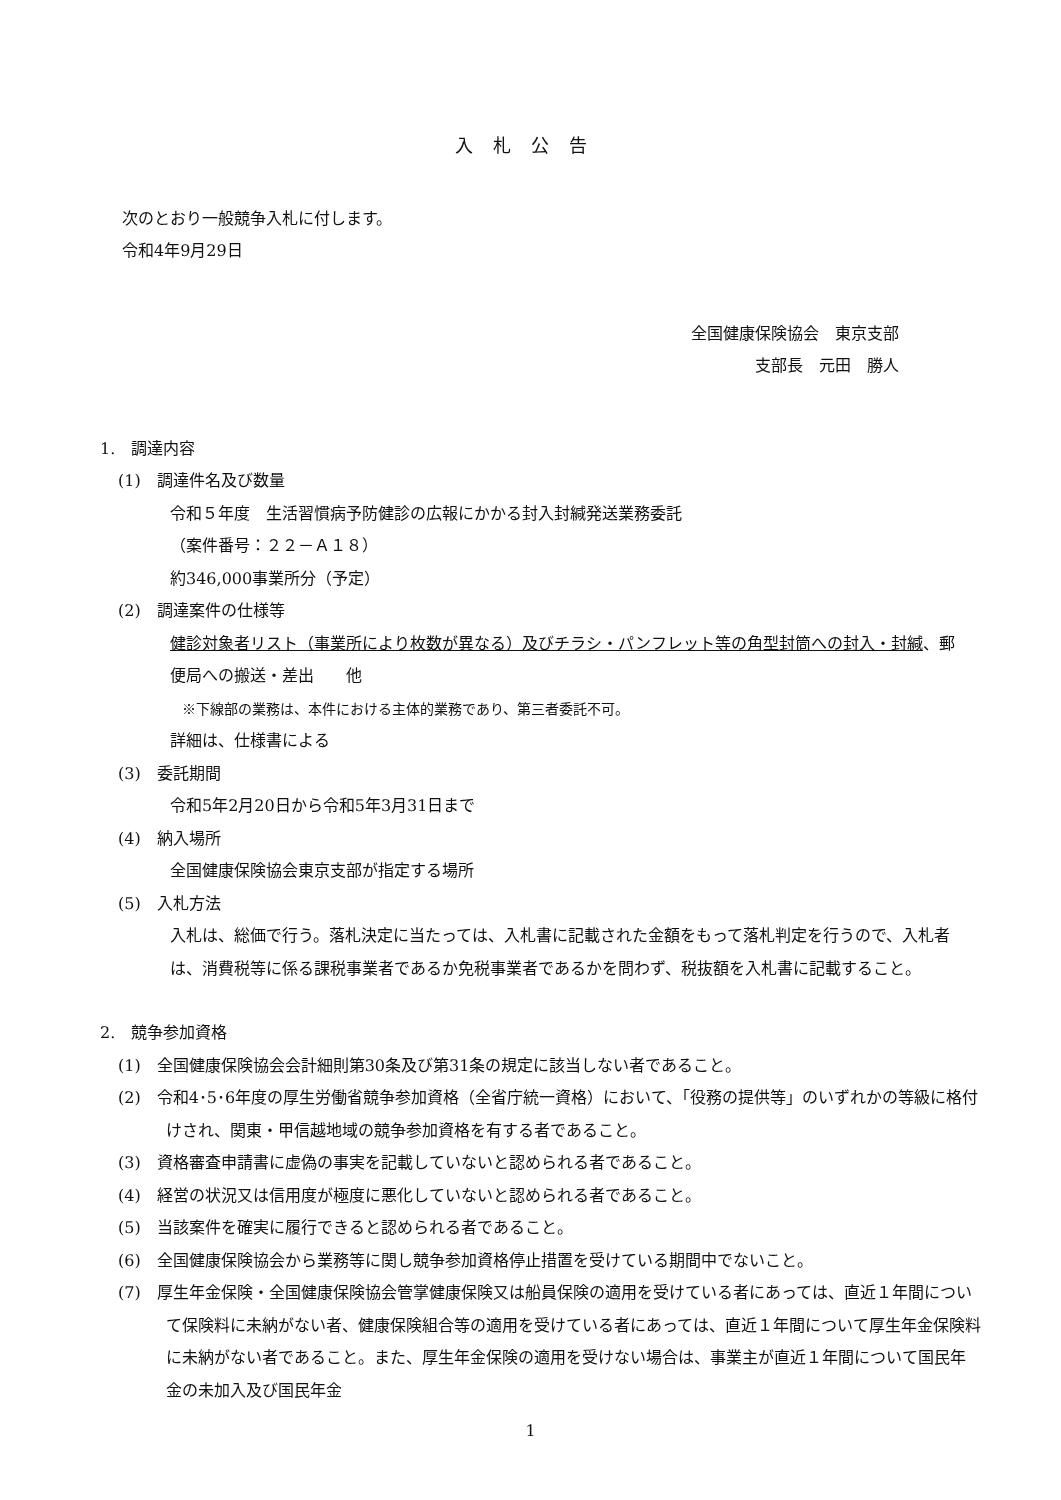入札公告
次のとおり一般競争入札に付します。
令和4年9月29日
全国健康保険協会　東京支部
支部長　元田　勝人
1.　調達内容
(1)　調達件名及び数量
令和５年度　生活習慣病予防健診の広報にかかる封入封緘発送業務委託
（案件番号：２２－Ａ１８）
約346,000事業所分（予定）
(2)　調達案件の仕様等
健診対象者リスト（事業所により枚数が異なる）及びチラシ・パンフレット等の角型封筒への封入・封緘、郵便局への搬送・差出　　他
※下線部の業務は、本件における主体的業務であり、第三者委託不可。
詳細は、仕様書による
(3)　委託期間
令和5年2月20日から令和5年3月31日まで
(4)　納入場所
全国健康保険協会東京支部が指定する場所
(5)　入札方法
入札は、総価で行う。落札決定に当たっては、入札書に記載された金額をもって落札判定を行うので、入札者は、消費税等に係る課税事業者であるか免税事業者であるかを問わず、税抜額を入札書に記載すること。
2.　競争参加資格
(1)　全国健康保険協会会計細則第30条及び第31条の規定に該当しない者であること。
(2)　令和4･5･6年度の厚生労働省競争参加資格（全省庁統一資格）において、「役務の提供等」のいずれかの等級に格付けされ、関東・甲信越地域の競争参加資格を有する者であること。
(3)　資格審査申請書に虚偽の事実を記載していないと認められる者であること。
(4)　経営の状況又は信用度が極度に悪化していないと認められる者であること。
(5)　当該案件を確実に履行できると認められる者であること。
(6)　全国健康保険協会から業務等に関し競争参加資格停止措置を受けている期間中でないこと。
(7)　厚生年金保険・全国健康保険協会管掌健康保険又は船員保険の適用を受けている者にあっては、直近１年間について保険料に未納がない者、健康保険組合等の適用を受けている者にあっては、直近１年間について厚生年金保険料に未納がない者であること。また、厚生年金保険の適用を受けない場合は、事業主が直近１年間について国民年金の未加入及び国民年金
1